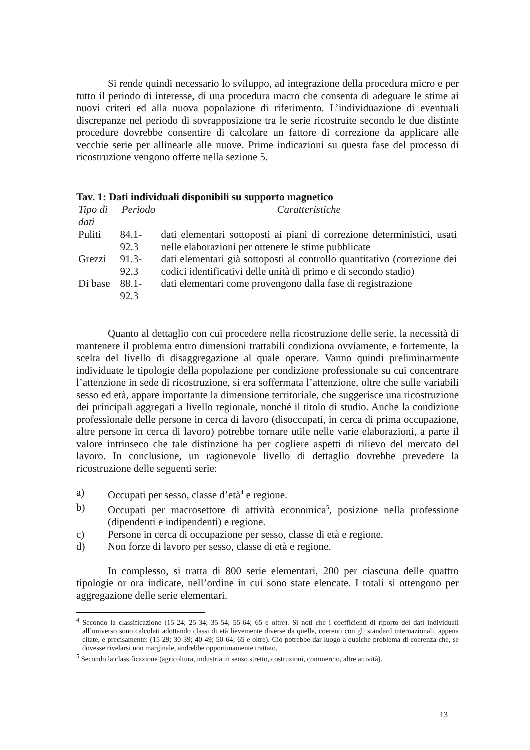Si rende quindi necessario lo sviluppo, ad integrazione della procedura micro e per tutto il periodo di interesse, di una procedura macro che consenta di adeguare le stime ai nuovi criteri ed alla nuova popolazione di riferimento. L’individuazione di eventuali discrepanze nel periodo di sovrapposizione tra le serie ricostruite secondo le due distinte procedure dovrebbe consentire di calcolare un fattore di correzione da applicare alle vecchie serie per allinearle alle nuove. Prime indicazioni su questa fase del processo di ricostruzione vengono offerte nella sezione 5.
Tav. 1: Dati individuali disponibili su supporto magnetico
| Tipo di dati | Periodo | Caratteristiche |
| --- | --- | --- |
| Puliti | 84.1-92.3 | dati elementari sottoposti ai piani di correzione deterministici, usati nelle elaborazioni per ottenere le stime pubblicate |
| Grezzi | 91.3-92.3 | dati elementari già sottoposti al controllo quantitativo (correzione dei codici identificativi delle unità di primo e di secondo stadio) |
| Di base | 88.1-92.3 | dati elementari come provengono dalla fase di registrazione |
Quanto al dettaglio con cui procedere nella ricostruzione delle serie, la necessità di mantenere il problema entro dimensioni trattabili condiziona ovviamente, e fortemente, la scelta del livello di disaggregazione al quale operare. Vanno quindi preliminarmente individuate le tipologie della popolazione per condizione professionale su cui concentrare l’attenzione in sede di ricostruzione, si era soffermata l’attenzione, oltre che sulle variabili sesso ed età, appare importante la dimensione territoriale, che suggerisce una ricostruzione dei principali aggregati a livello regionale, nonché il titolo di studio. Anche la condizione professionale delle persone in cerca di lavoro (disoccupati, in cerca di prima occupazione, altre persone in cerca di lavoro) potrebbe tornare utile nelle varie elaborazioni, a parte il valore intrinseco che tale distinzione ha per cogliere aspetti di rilievo del mercato del lavoro. In conclusione, un ragionevole livello di dettaglio dovrebbe prevedere la ricostruzione delle seguenti serie:
a) Occupati per sesso, classe d’età<sup>4</sup> e regione.
b) Occupati per macrosettore di attività economica<sup>5</sup>, posizione nella professione (dipendenti e indipendenti) e regione.
c) Persone in cerca di occupazione per sesso, classe di età e regione.
d) Non forze di lavoro per sesso, classe di età e regione.
In complesso, si tratta di 800 serie elementari, 200 per ciascuna delle quattro tipologie or ora indicate, nell’ordine in cui sono state elencate. I totali si ottengono per aggregazione delle serie elementari.
<sup>4</sup> Secondo la classificazione (15-24; 25-34; 35-54; 55-64; 65 e oltre). Si noti che i coefficienti di riporto dei dati individuali all’universo sono calcolati adottando classi di età lievemente diverse da quelle, coerenti con gli standard internazionali, appena citate, e precisamente: (15-29; 30-39; 40-49; 50-64; 65 e oltre). Ciò potrebbe dar luogo a qualche problema di coerenza che, se dovesse rivelarsi non marginale, andrebbe opportunamente trattato.
<sup>5</sup> Secondo la classificazione (agricoltura, industria in senso stretto, costruzioni, commercio, altre attività).
13